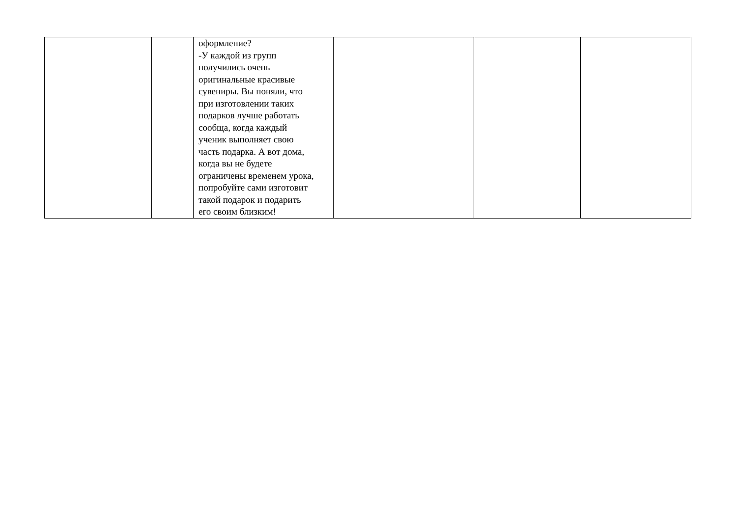| | | оформление? -У каждой из групп получились очень оригинальные красивые сувениры. Вы поняли, что при изготовлении таких подарков лучше работать сообща, когда каждый ученик выполняет свою часть подарка. А вот дома, когда вы не будете ограничены временем урока, попробуйте сами изготовит такой подарок и подарить его своим близким! | | | |